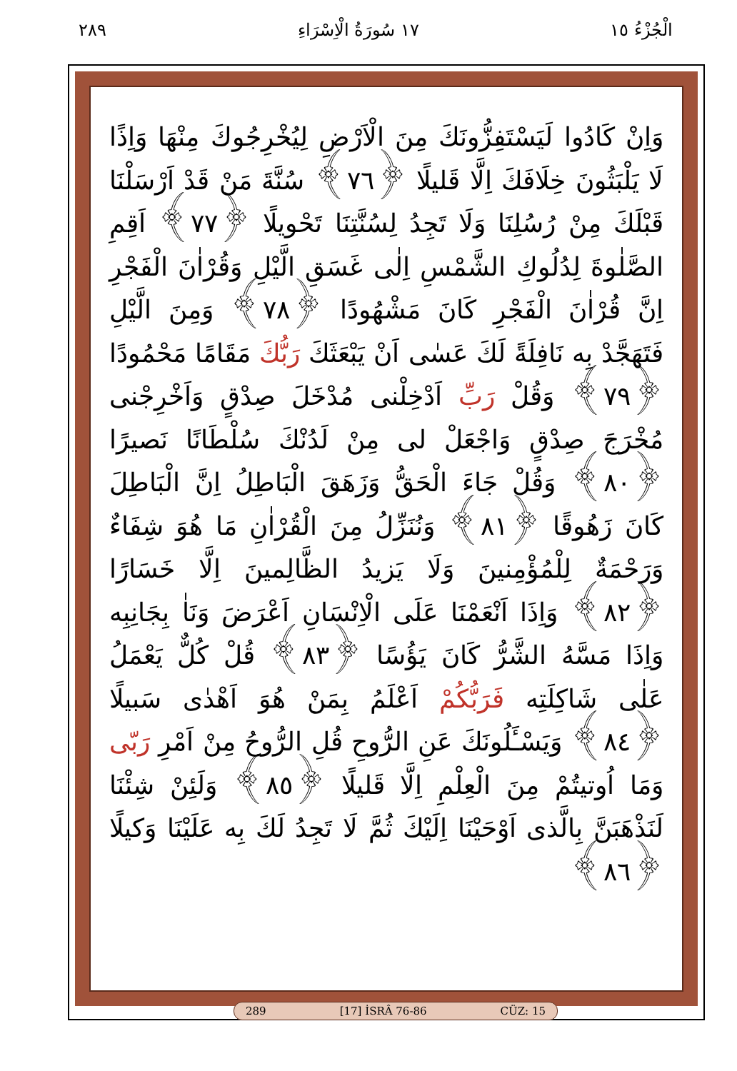الْجُزْءُ ١٥ ١٧ سُورَةُ الْاِسْرَاءِ ٢٨٩
وَاِنْ كَادُوا لَيَسْتَفِزُّونَكَ مِنَ الْاَرْضِ لِيُخْرِجُوكَ مِنْهَا وَاِذًا لَا يَلْبَثُونَ خِلَافَكَ اِلَّا قَليلًا ﴿٧٦﴾ سُنَّةَ مَنْ قَدْ اَرْسَلْنَا قَبْلَكَ مِنْ رُسُلِنَا وَلَا تَجِدُ لِسُنَّتِنَا تَحْويلًا ﴿٧٧﴾ اَقِمِ الصَّلٰوةَ لِدُلُوكِ الشَّمْسِ اِلٰى غَسَقِ الَّيْلِ وَقُرْاٰنَ الْفَجْرِ اِنَّ قُرْاٰنَ الْفَجْرِ كَانَ مَشْهُودًا ﴿٧٨﴾ وَمِنَ الَّيْلِ فَتَهَجَّدْ بِه نَافِلَةً لَكَ عَسٰى اَنْ يَبْعَثَكَ رَبُّكَ مَقَامًا مَحْمُودًا ﴿٧٩﴾ وَقُلْ رَبِّ اَدْخِلْنى مُدْخَلَ صِدْقٍ وَاَخْرِجْنى مُخْرَجَ صِدْقٍ وَاجْعَلْ لى مِنْ لَدُنْكَ سُلْطَانًا نَصيرًا ﴿٨٠﴾ وَقُلْ جَاءَ الْحَقُّ وَزَهَقَ الْبَاطِلُ اِنَّ الْبَاطِلَ كَانَ زَهُوقًا ﴿٨١﴾ وَنُنَزِّلُ مِنَ الْقُرْاٰنِ مَا هُوَ شِفَاءٌ وَرَحْمَةٌ لِلْمُؤْمِنينَ وَلَا يَزيدُ الظَّالِمينَ اِلَّا خَسَارًا ﴿٨٢﴾ وَاِذَا اَنْعَمْنَا عَلَى الْاِنْسَانِ اَعْرَضَ وَنَاٰ بِجَانِبِه وَاِذَا مَسَّهُ الشَّرُّ كَانَ يَؤُسًا ﴿٨٣﴾ قُلْ كُلٌّ يَعْمَلُ عَلٰى شَاكِلَتِه فَرَبُّكُمْ اَعْلَمُ بِمَنْ هُوَ اَهْدٰى سَبيلًا ﴿٨٤﴾ وَيَسْـَٔلُونَكَ عَنِ الرُّوحِ قُلِ الرُّوحُ مِنْ اَمْرِ رَبّى وَمَا اُوتيتُمْ مِنَ الْعِلْمِ اِلَّا قَليلًا ﴿٨٥﴾ وَلَئِنْ شِئْنَا لَنَذْهَبَنَّ بِالَّذى اَوْحَيْنَا اِلَيْكَ ثُمَّ لَا تَجِدُ لَكَ بِه عَلَيْنَا وَكيلًا ﴿٨٦﴾
289 [17] İSRÂ 76-86 CÜZ: 15